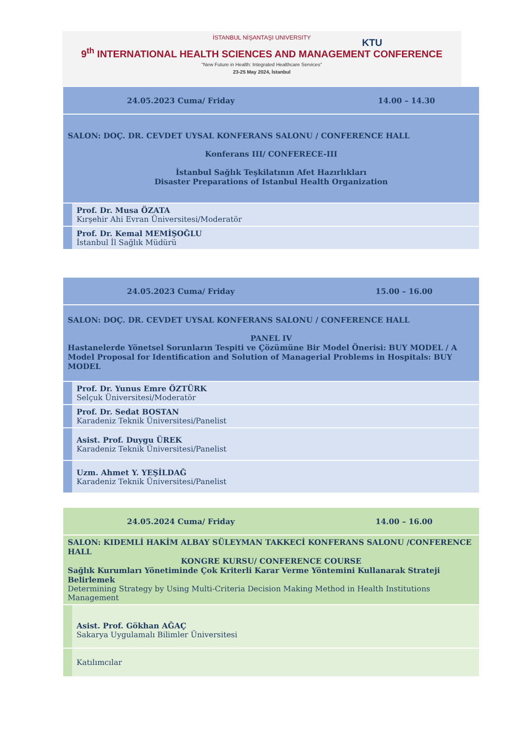İSTANBUL NİŞANTAŞI UNIVERSITY
KTU
9<sup>th</sup> INTERNATIONAL HEALTH SCIENCES AND MANAGEMENT CONFERENCE
"New Future in Health: Integrated Healthcare Services"
23-25 May 2024, İstanbul
| 24.05.2023 Cuma/ Friday 14.00 – 14.30 | |
| SALON: DOÇ. DR. CEVDET UYSAL KONFERANS SALONU / CONFERENCE HALL Konferans III/ CONFERECE-III İstanbul Sağlık Teşkilatının Afet Hazırlıkları Disaster Preparations of Istanbul Health Organization | |
| | Prof. Dr. Musa ÖZATA Kırşehir Ahi Evran Üniversitesi/Moderatör |
| | Prof. Dr. Kemal MEMİŞOĞLU İstanbul İl Sağlık Müdürü |
| 24.05.2023 Cuma/ Friday 15.00 – 16.00 | |
| SALON: DOÇ. DR. CEVDET UYSAL KONFERANS SALONU / CONFERENCE HALL PANEL IV Hastanelerde Yönetsel Sorunların Tespiti ve Çözümüne Bir Model Önerisi: BUY MODEL / A Model Proposal for Identification and Solution of Managerial Problems in Hospitals: BUY MODEL | |
| | Prof. Dr. Yunus Emre ÖZTÜRK Selçuk Üniversitesi/Moderatör |
| | Prof. Dr. Sedat BOSTAN Karadeniz Teknik Üniversitesi/Panelist |
| | Asist. Prof. Duygu ÜREK Karadeniz Teknik Üniversitesi/Panelist |
| | Uzm. Ahmet Y. YEŞİLDAĞ Karadeniz Teknik Üniversitesi/Panelist |
| 24.05.2024 Cuma/ Friday 14.00 – 16.00 | |
| SALON: KIDEMLİ HAKİM ALBAY SÜLEYMAN TAKKECİ KONFERANS SALONU /CONFERENCE HALL KONGRE KURSU/ CONFERENCE COURSE Sağlık Kurumları Yönetiminde Çok Kriterli Karar Verme Yöntemini Kullanarak Strateji Belirlemek Determining Strategy by Using Multi-Criteria Decision Making Method in Health Institutions Management | |
| | Asist. Prof. Gökhan AĞAÇ Sakarya Uygulamalı Bilimler Üniversitesi |
| | Katılımcılar |